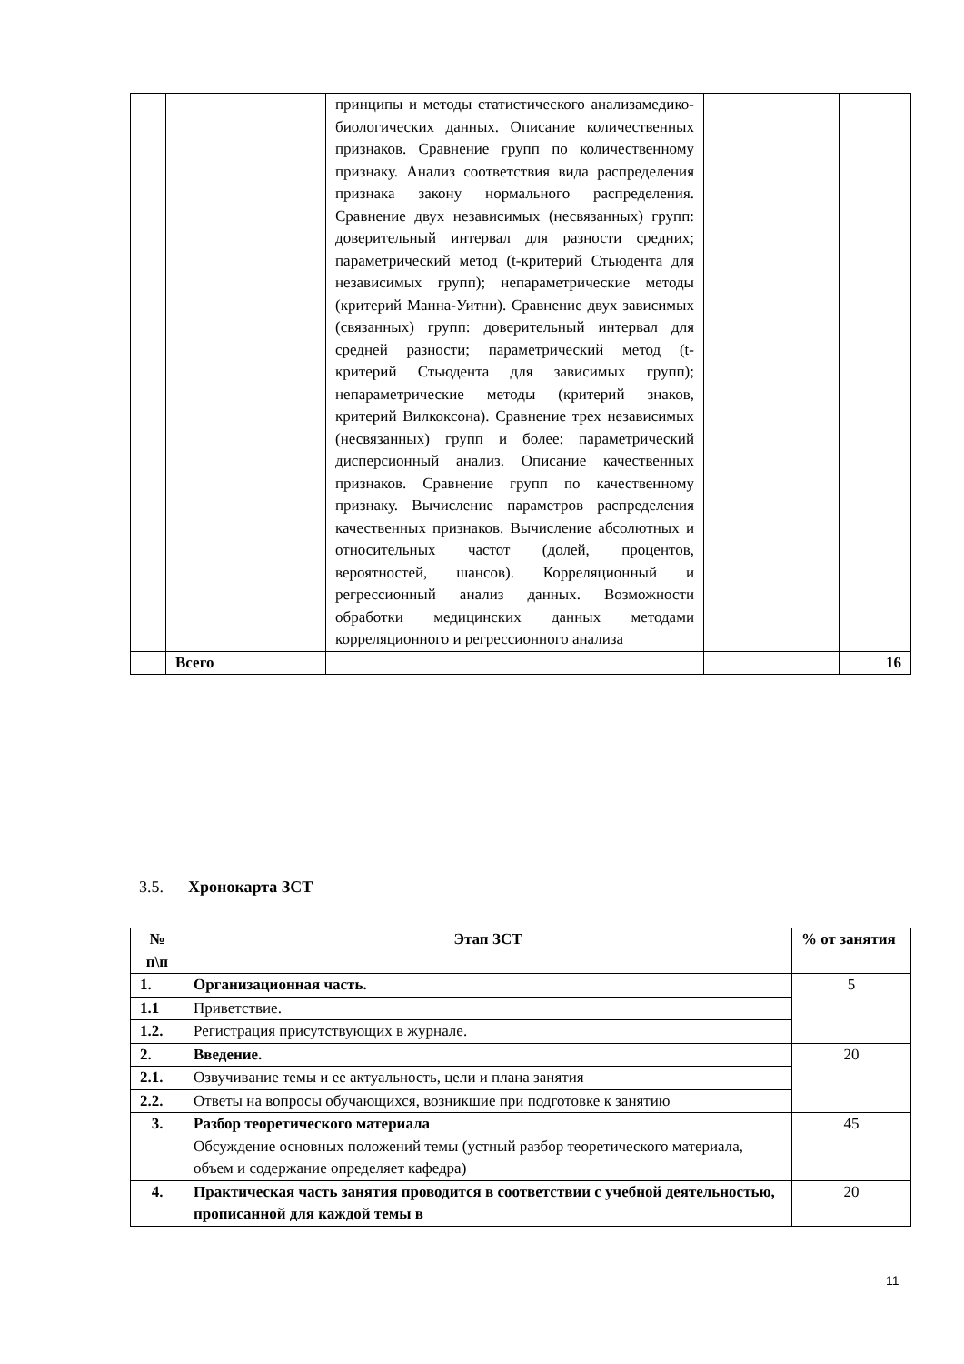| | | принципы и методы статистического анализамедико-биологических данных. Описание количественных признаков. Сравнение групп по количественному признаку. Анализ соответствия вида распределения признака закону нормального распределения. Сравнение двух независимых (несвязанных) групп: доверительный интервал для разности средних; параметрический метод (t-критерий Стьюдента для независимых групп); непараметрические методы (критерий Манна-Уитни). Сравнение двух зависимых (связанных) групп: доверительный интервал для средней разности; параметрический метод (t-критерий Стьюдента для зависимых групп); непараметрические методы (критерий знаков, критерий Вилкоксона). Сравнение трех независимых (несвязанных) групп и более: параметрический дисперсионный анализ. Описание качественных признаков. Сравнение групп по качественному признаку. Вычисление параметров распределения качественных признаков. Вычисление абсолютных и относительных частот (долей, процентов, вероятностей, шансов). Корреляционный и регрессионный анализ данных. Возможности обработки медицинских данных методами корреляционного и регрессионного анализа | | |
| | Всего | | | 16 |
3.5. Хронокарта ЗСТ
| № п\п | Этап ЗСТ | % от занятия |
| --- | --- | --- |
| 1. | Организационная часть. | 5 |
| 1.1 | Приветствие. | |
| 1.2. | Регистрация присутствующих в журнале. | |
| 2. | Введение. | 20 |
| 2.1. | Озвучивание темы и ее актуальность, цели и плана занятия | |
| 2.2. | Ответы на вопросы обучающихся, возникшие при подготовке к занятию | |
| 3. | Разбор теоретического материала Обсуждение основных положений темы (устный разбор теоретического материала, объем и содержание определяет кафедра) | 45 |
| 4. | Практическая часть занятия проводится в соответствии с учебной деятельностью, прописанной для каждой темы в | 20 |
11